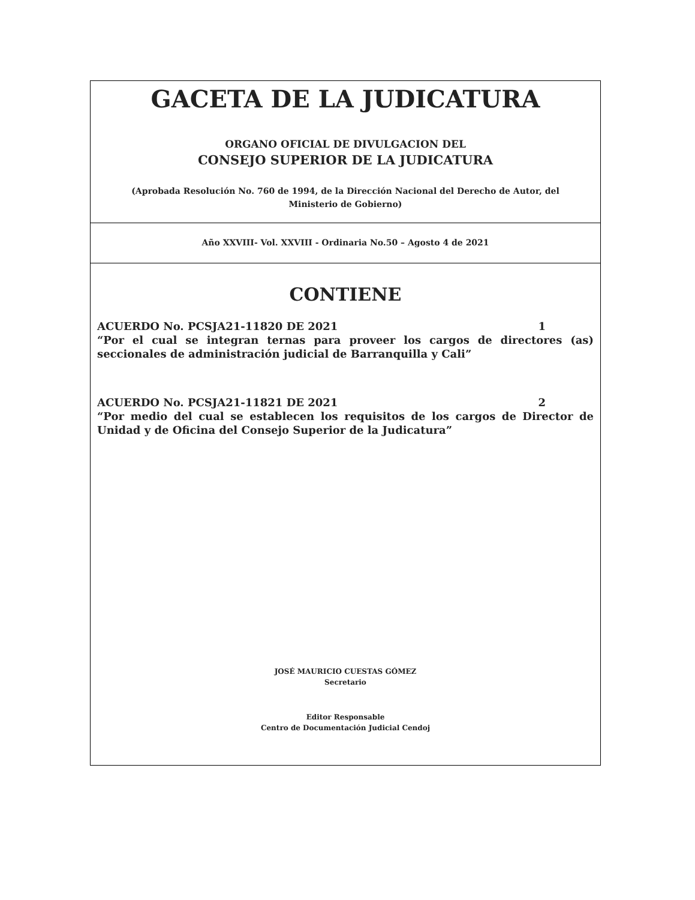GACETA DE LA JUDICATURA
ORGANO OFICIAL DE DIVULGACION DEL
CONSEJO SUPERIOR DE LA JUDICATURA
(Aprobada Resolución No. 760 de 1994, de la Dirección Nacional del Derecho de Autor, del Ministerio de Gobierno)
Año XXVIII- Vol. XXVIII - Ordinaria No.50 – Agosto 4 de 2021
CONTIENE
ACUERDO No. PCSJA21-11820 DE 2021 1
“Por el cual se integran ternas para proveer los cargos de directores (as) seccionales de administración judicial de Barranquilla y Cali”
ACUERDO No. PCSJA21-11821 DE 2021 2
“Por medio del cual se establecen los requisitos de los cargos de Director de Unidad y de Oficina del Consejo Superior de la Judicatura”
JOSÉ MAURICIO CUESTAS GÓMEZ
Secretario
Editor Responsable
Centro de Documentación Judicial Cendoj